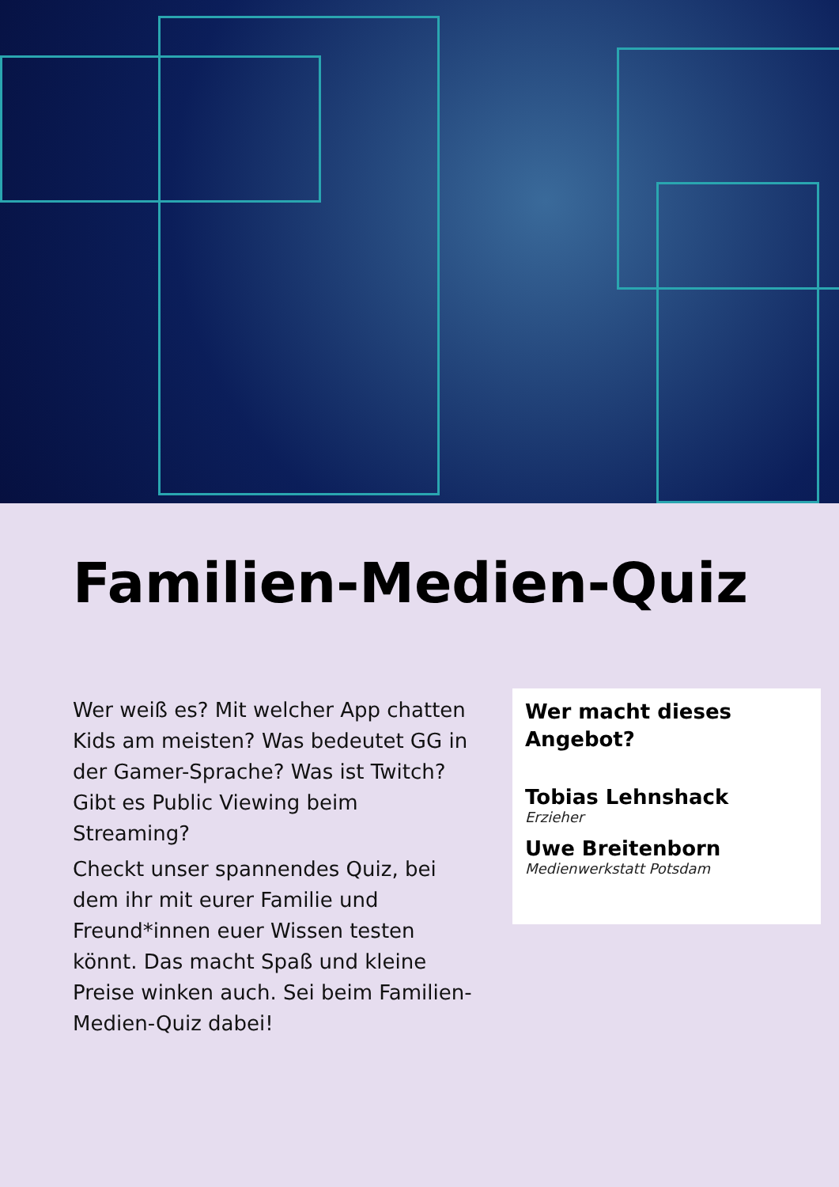Familien-Medien-Quiz
Wer weiß es? Mit welcher App chatten Kids am meisten? Was bedeutet GG in der Gamer-Sprache? Was ist Twitch? Gibt es Public Viewing beim Streaming?
Checkt unser spannendes Quiz, bei dem ihr mit eurer Familie und Freund*innen euer Wissen testen könnt. Das macht Spaß und kleine Preise winken auch. Sei beim Familien-Medien-Quiz dabei!
Wer macht dieses Angebot?
Tobias Lehnshack
Erzieher
Uwe Breitenborn
Medienwerkstatt Potsdam